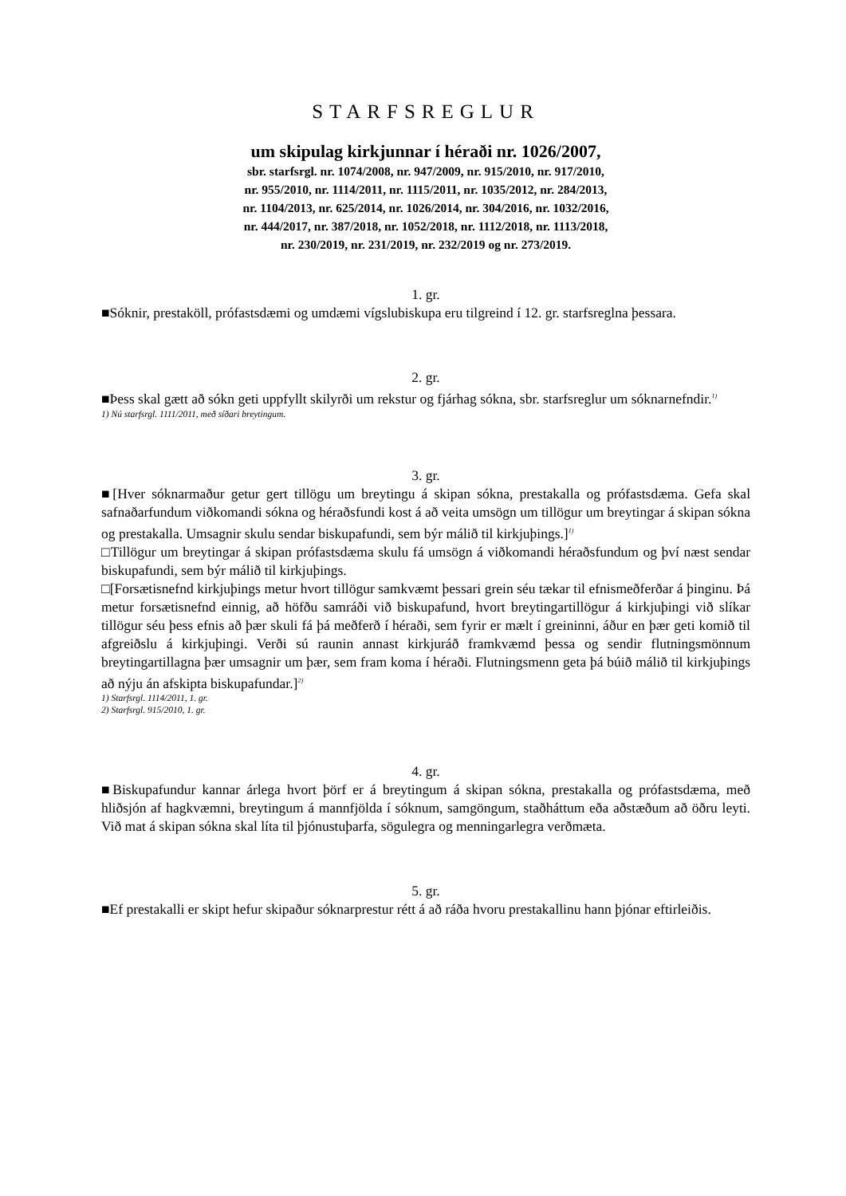STARFSREGLUR
um skipulag kirkjunnar í héraði nr. 1026/2007,
sbr. starfsrgl. nr. 1074/2008, nr. 947/2009, nr. 915/2010, nr. 917/2010,
nr. 955/2010, nr. 1114/2011, nr. 1115/2011, nr. 1035/2012, nr. 284/2013,
nr. 1104/2013, nr. 625/2014, nr. 1026/2014, nr. 304/2016, nr. 1032/2016,
nr. 444/2017, nr. 387/2018, nr. 1052/2018, nr. 1112/2018, nr. 1113/2018,
nr. 230/2019, nr. 231/2019, nr. 232/2019 og nr. 273/2019.
1. gr.
■Sóknir, prestaköll, prófastsdæmi og umdæmi vígslubiskupa eru tilgreind í 12. gr. starfsreglna þessara.
2. gr.
■Þess skal gætt að sókn geti uppfyllt skilyrði um rekstur og fjárhag sókna, sbr. starfsreglur um sóknarnefndir.<sup>1)</sup>
1) Nú starfsrgl. 1111/2011, með síðari breytingum.
3. gr.
■[Hver sóknarmaður getur gert tillögu um breytingu á skipan sókna, prestakalla og prófastsdæma. Gefa skal safnaðarfundum viðkomandi sókna og héraðsfundi kost á að veita umsögn um tillögur um breytingar á skipan sókna og prestakalla. Umsagnir skulu sendar biskupafundi, sem býr málið til kirkjuþings.]<sup>1)</sup>
□Tillögur um breytingar á skipan prófastsdæma skulu fá umsögn á viðkomandi héraðsfundum og því næst sendar biskupafundi, sem býr málið til kirkjuþings.
□[Forsætisnefnd kirkjuþings metur hvort tillögur samkvæmt þessari grein séu tækar til efnismeðferðar á þinginu. Þá metur forsætisnefnd einnig, að höfðu samráði við biskupafund, hvort breytingartillögur á kirkjuþingi við slíkar tillögur séu þess efnis að þær skuli fá þá meðferð í héraði, sem fyrir er mælt í greininni, áður en þær geti komið til afgreiðslu á kirkjuþingi. Verði sú raunin annast kirkjuráð framkvæmd þessa og sendir flutningsmönnum breytingartillagna þær umsagnir um þær, sem fram koma í héraði. Flutningsmenn geta þá búið málið til kirkjuþings að nýju án afskipta biskupafundar.]<sup>2)</sup>
1) Starfsrgl. 1114/2011, 1. gr.
2) Starfsrgl. 915/2010, 1. gr.
4. gr.
■Biskupafundur kannar árlega hvort þörf er á breytingum á skipan sókna, prestakalla og prófastsdæma, með hliðsjón af hagkvæmni, breytingum á mannfjölda í sóknum, samgöngum, staðháttum eða aðstæðum að öðru leyti. Við mat á skipan sókna skal líta til þjónustuþarfa, sögulegra og menningarlegra verðmæta.
5. gr.
■Ef prestakalli er skipt hefur skipaður sóknarprestur rétt á að ráða hvoru prestakallinu hann þjónar eftirleiðis.